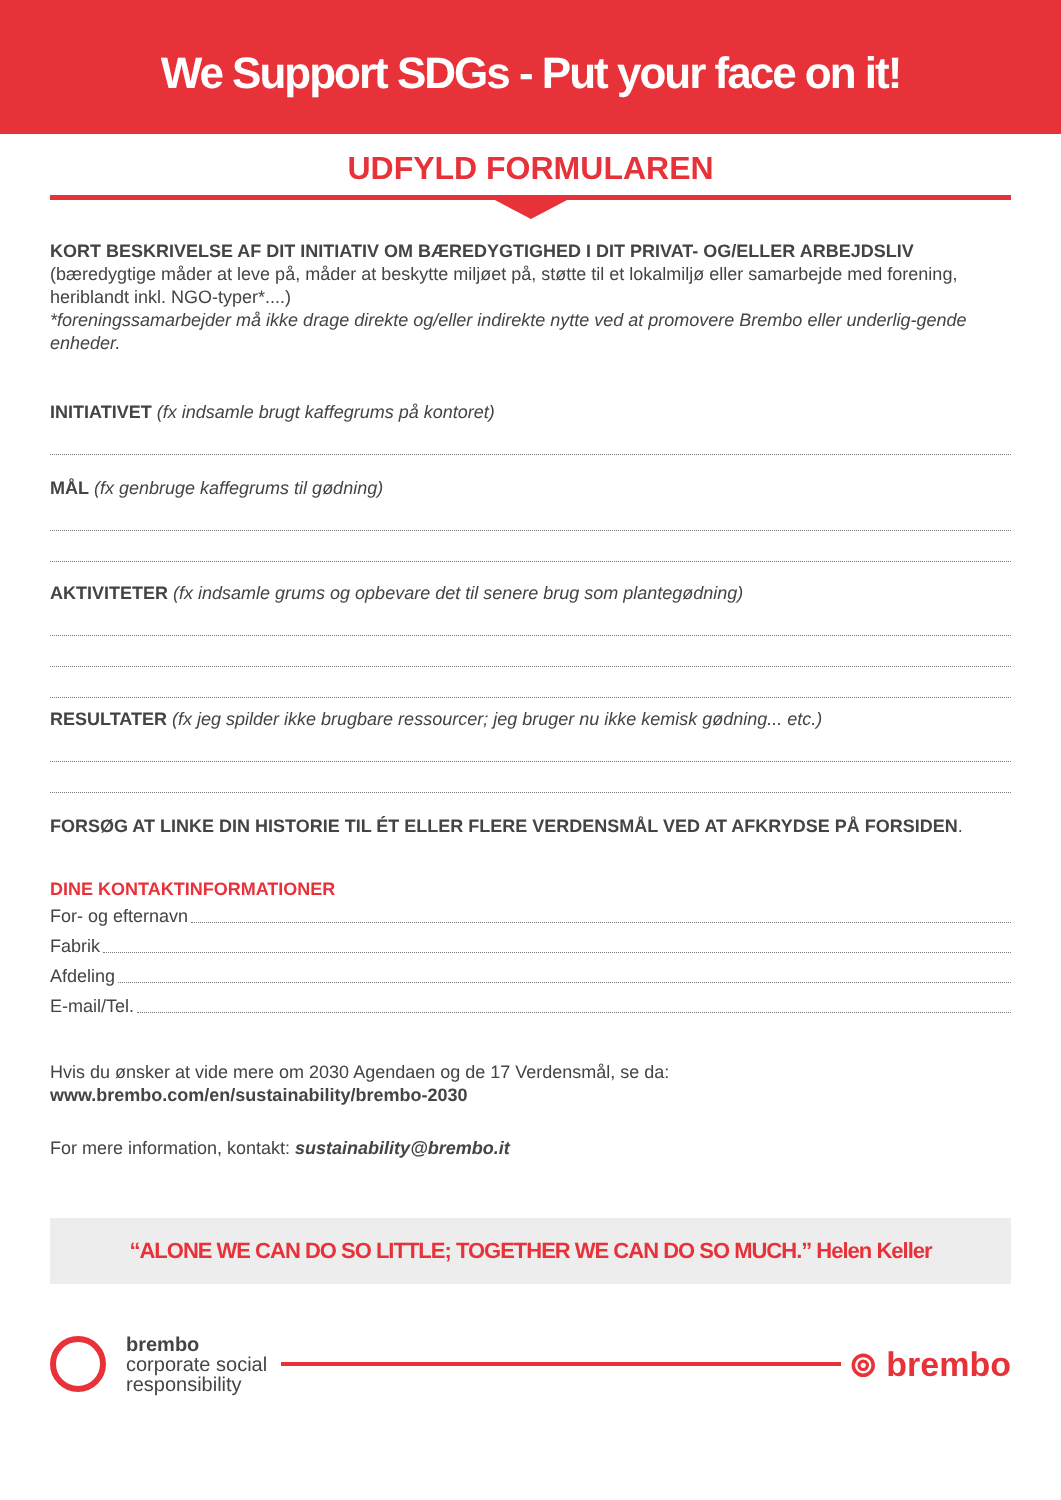We Support SDGs - Put your face on it!
UDFYLD FORMULAREN
KORT BESKRIVELSE AF DIT INITIATIV OM BÆREDYGTIGHED I DIT PRIVAT- OG/ELLER ARBEJDSLIV (bæredygtige måder at leve på, måder at beskytte miljøet på, støtte til et lokalmiljø eller samarbejde med forening, heriblandt inkl. NGO-typer*....)
*foreningssamarbejder må ikke drage direkte og/eller indirekte nytte ved at promovere Brembo eller underlig-gende enheder.
INITIATIVET (fx indsamle brugt kaffegrums på kontoret)
MÅL (fx genbruge kaffegrums til gødning)
AKTIVITETER (fx indsamle grums og opbevare det til senere brug som plantegødning)
RESULTATER (fx jeg spilder ikke brugbare ressourcer; jeg bruger nu ikke kemisk gødning... etc.)
FORSØG AT LINKE DIN HISTORIE TIL ÉT ELLER FLERE VERDENSMÅL VED AT AFKRYDSE PÅ FORSIDEN.
DINE KONTAKTINFORMATIONER
For- og efternavn
Fabrik
Afdeling
E-mail/Tel.
Hvis du ønsker at vide mere om 2030 Agendaen og de 17 Verdensmål, se da:
www.brembo.com/en/sustainability/brembo-2030
For mere information, kontakt: sustainability@brembo.it
“ALONE WE CAN DO SO LITTLE; TOGETHER WE CAN DO SO MUCH.” Helen Keller
brembo
corporate social
responsibility
⊚ brembo